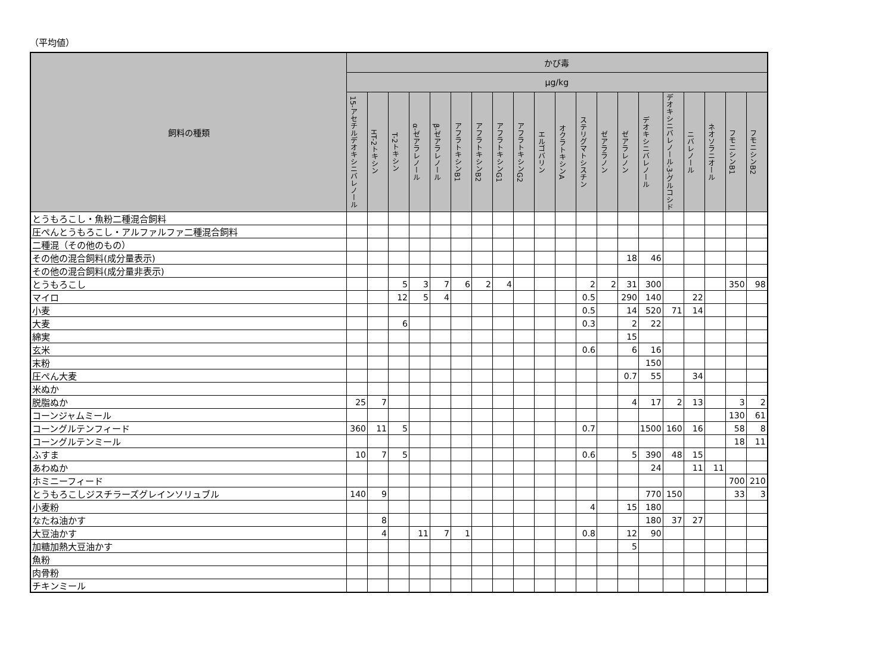（平均値）
| 飼料の種類 | かび毒 | | | | | | | | | | | | | | | | | | | |
| --- | --- | --- | --- | --- | --- | --- | --- | --- | --- | --- | --- | --- | --- | --- | --- | --- | --- | --- | --- | --- |
| | µg/kg | | | | | | | | | | | | | | | | | | | |
| | 15-アセチルデオキシニバレノール | HT-2トキシン | T-2トキシン | α-ゼアラレノール | β-ゼアラレノール | アフラトキシンB1 | アフラトキシンB2 | アフラトキシンG1 | アフラトキシンG2 | エルゴバリン | オクラトキシンA | ステリグマトシスチン | ゼアララノン | ゼアラレノン | デオキシニバレノール | デオキシニバレノール-3-グルコシド | ニバレノール | ネオソラニオール | フモニシンB1 | フモニシンB2 |
| とうもろこし・魚粉二種混合飼料 | | | | | | | | | | | | | | | | | | | | |
| 圧ぺんとうもろこし・アルファルファ二種混合飼料 | | | | | | | | | | | | | | | | | | | | |
| 二種混（その他のもの） | | | | | | | | | | | | | | | | | | | | |
| その他の混合飼料(成分量表示) | | | | | | | | | | | | | | 18 | 46 | | | | | |
| その他の混合飼料(成分量非表示) | | | | | | | | | | | | | | | | | | | | |
| とうもろこし | | | 5 | 3 | 7 | 6 | 2 | 4 | | | | 2 | 2 | 31 | 300 | | | | 350 | 98 |
| マイロ | | | 12 | 5 | 4 | | | | | | | 0.5 | | 290 | 140 | | 22 | | | |
| 小麦 | | | | | | | | | | | | 0.5 | | 14 | 520 | 71 | 14 | | | |
| 大麦 | | | 6 | | | | | | | | | 0.3 | | 2 | 22 | | | | | |
| 綿実 | | | | | | | | | | | | | | 15 | | | | | | |
| 玄米 | | | | | | | | | | | | 0.6 | | 6 | 16 | | | | | |
| 末粉 | | | | | | | | | | | | | | | 150 | | | | | |
| 圧ぺん大麦 | | | | | | | | | | | | | | 0.7 | 55 | | 34 | | | |
| 米ぬか | | | | | | | | | | | | | | | | | | | | |
| 脱脂ぬか | 25 | 7 | | | | | | | | | | | | 4 | 17 | 2 | 13 | | 3 | 2 |
| コーンジャムミール | | | | | | | | | | | | | | | | | | | 130 | 61 |
| コーングルテンフィード | 360 | 11 | 5 | | | | | | | | | 0.7 | | | 1500 | 160 | 16 | | 58 | 8 |
| コーングルテンミール | | | | | | | | | | | | | | | | | | | 18 | 11 |
| ふすま | 10 | 7 | 5 | | | | | | | | | 0.6 | | 5 | 390 | 48 | 15 | | | |
| あわぬか | | | | | | | | | | | | | | | 24 | | 11 | 11 | | |
| ホミニーフィード | | | | | | | | | | | | | | | | | | | 700 | 210 |
| とうもろこしジスチラーズグレインソリュブル | 140 | 9 | | | | | | | | | | | | | 770 | 150 | | | 33 | 3 |
| 小麦粉 | | | | | | | | | | | | 4 | | 15 | 180 | | | | | |
| なたね油かす | | 8 | | | | | | | | | | | | | 180 | 37 | 27 | | | |
| 大豆油かす | | 4 | | 11 | 7 | 1 | | | | | | 0.8 | | 12 | 90 | | | | | |
| 加糖加熱大豆油かす | | | | | | | | | | | | | | 5 | | | | | | |
| 魚粉 | | | | | | | | | | | | | | | | | | | | |
| 肉骨粉 | | | | | | | | | | | | | | | | | | | | |
| チキンミール | | | | | | | | | | | | | | | | | | | | |